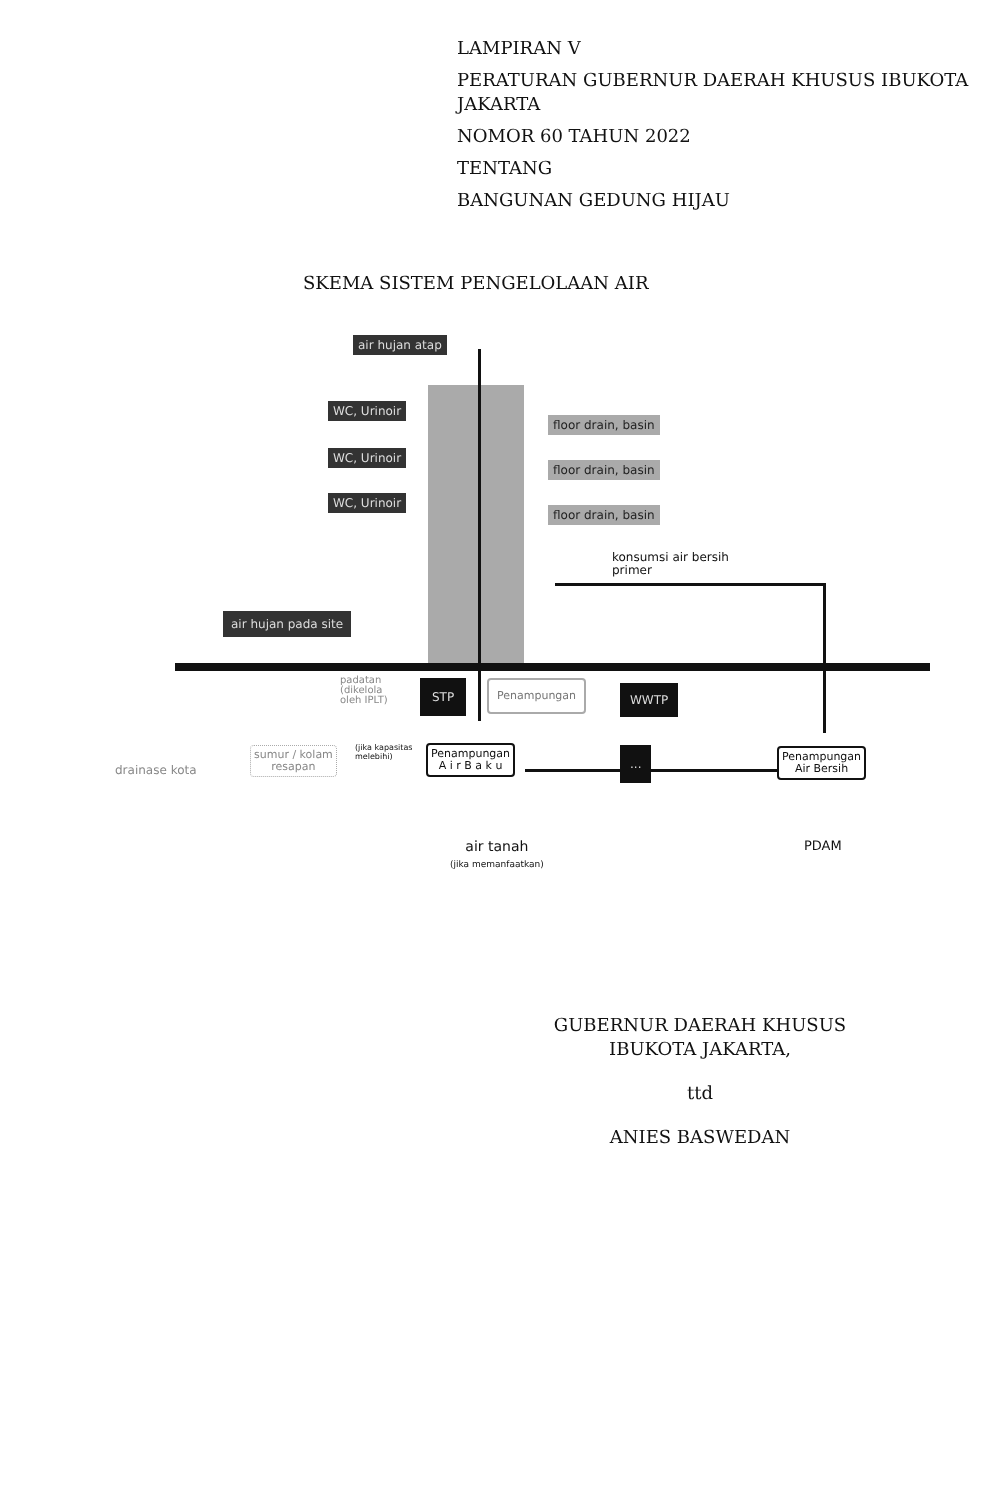LAMPIRAN V
PERATURAN GUBERNUR DAERAH KHUSUS IBUKOTA JAKARTA
NOMOR 60 TAHUN 2022
TENTANG
BANGUNAN GEDUNG HIJAU
SKEMA SISTEM PENGELOLAAN AIR
air hujan atap
WC, Urinoir
WC, Urinoir
WC, Urinoir
floor drain, basin
floor drain, basin
floor drain, basin
konsumsi air bersih
primer
air hujan pada site
padatan
(dikelola
oleh IPLT)
STP Penampungan WWTP
(jika kapasitas
melebihi)
drainase kota
sumur / kolam
resapan
Penampungan
A i r B a k u
...
Penampungan
Air Bersih
air tanah
(jika memanfaatkan)
PDAM
GUBERNUR DAERAH KHUSUS IBUKOTA JAKARTA,
ttd
ANIES BASWEDAN